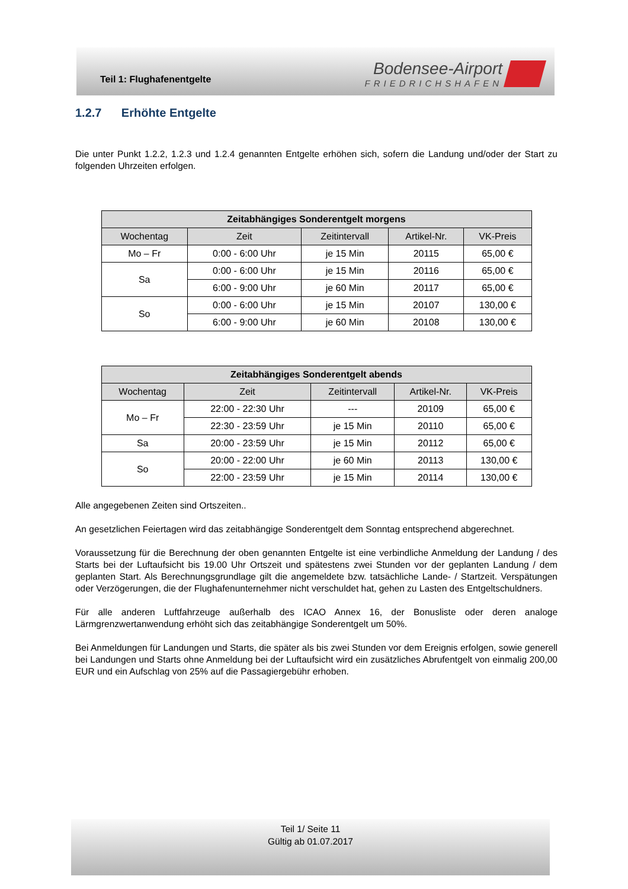Teil 1: Flughafenentgelte
Bodensee-Airport
FRIEDRICHSHAFEN
1.2.7 Erhöhte Entgelte
Die unter Punkt 1.2.2, 1.2.3 und 1.2.4 genannten Entgelte erhöhen sich, sofern die Landung und/oder der Start zu folgenden Uhrzeiten erfolgen.
| Zeitabhängiges Sonderentgelt morgens | | | | |
| --- | --- | --- | --- | --- |
| Wochentag | Zeit | Zeitintervall | Artikel-Nr. | VK-Preis |
| Mo – Fr | 0:00 - 6:00 Uhr | je 15 Min | 20115 | 65,00 € |
| Sa | 0:00 - 6:00 Uhr | je 15 Min | 20116 | 65,00 € |
| | 6:00 - 9:00 Uhr | je 60 Min | 20117 | 65,00 € |
| So | 0:00 - 6:00 Uhr | je 15 Min | 20107 | 130,00 € |
| | 6:00 - 9:00 Uhr | je 60 Min | 20108 | 130,00 € |
| Zeitabhängiges Sonderentgelt abends | | | | |
| --- | --- | --- | --- | --- |
| Wochentag | Zeit | Zeitintervall | Artikel-Nr. | VK-Preis |
| Mo – Fr | 22:00 - 22:30 Uhr | --- | 20109 | 65,00 € |
| | 22:30 - 23:59 Uhr | je 15 Min | 20110 | 65,00 € |
| Sa | 20:00 - 23:59 Uhr | je 15 Min | 20112 | 65,00 € |
| So | 20:00 - 22:00 Uhr | je 60 Min | 20113 | 130,00 € |
| | 22:00 - 23:59 Uhr | je 15 Min | 20114 | 130,00 € |
Alle angegebenen Zeiten sind Ortszeiten..
An gesetzlichen Feiertagen wird das zeitabhängige Sonderentgelt dem Sonntag entsprechend abgerechnet.
Voraussetzung für die Berechnung der oben genannten Entgelte ist eine verbindliche Anmeldung der Landung / des Starts bei der Luftaufsicht bis 19.00 Uhr Ortszeit und spätestens zwei Stunden vor der geplanten Landung / dem geplanten Start. Als Berechnungsgrundlage gilt die angemeldete bzw. tatsächliche Lande- / Startzeit. Verspätungen oder Verzögerungen, die der Flughafenunternehmer nicht verschuldet hat, gehen zu Lasten des Entgeltschuldners.
Für alle anderen Luftfahrzeuge außerhalb des ICAO Annex 16, der Bonusliste oder deren analoge Lärmgrenzwertanwendung erhöht sich das zeitabhängige Sonderentgelt um 50%.
Bei Anmeldungen für Landungen und Starts, die später als bis zwei Stunden vor dem Ereignis erfolgen, sowie generell bei Landungen und Starts ohne Anmeldung bei der Luftaufsicht wird ein zusätzliches Abrufentgelt von einmalig 200,00 EUR und ein Aufschlag von 25% auf die Passagiergebühr erhoben.
Teil 1/ Seite 11
Gültig ab 01.07.2017